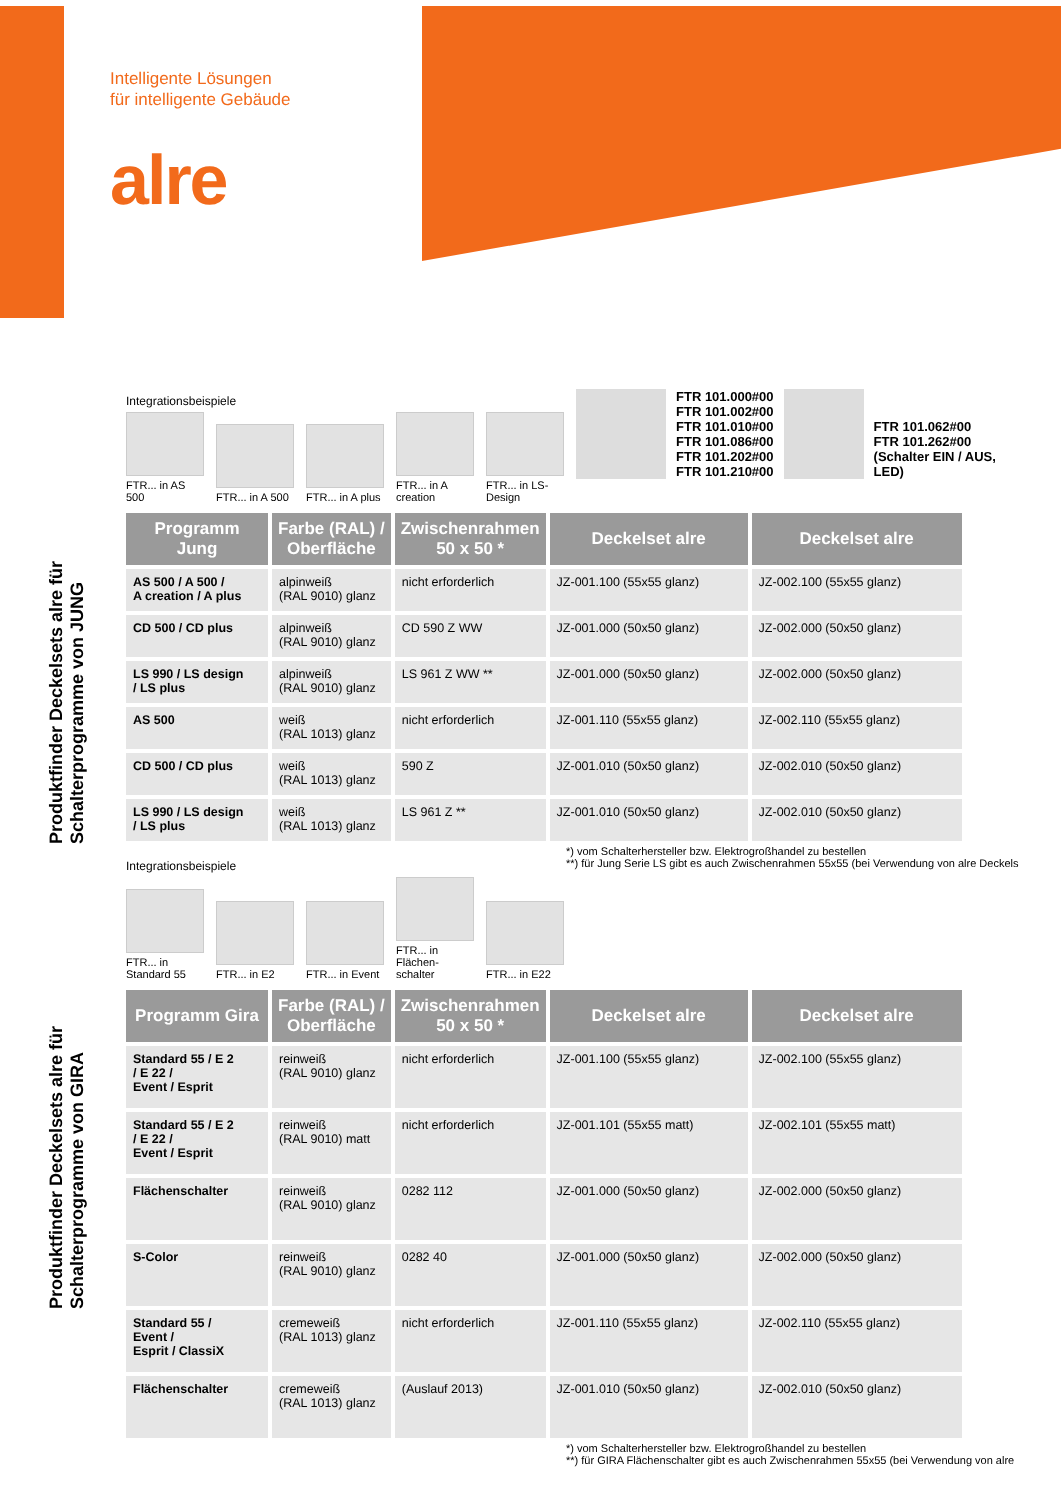Intelligente Lösungen
für intelligente Gebäude
alre
Produktfinder Deckelsets alre für Schalterprogramme von JUNG
Integrationsbeispiele
FTR... in AS 500
FTR... in A 500
FTR... in A plus
FTR... in A creation
FTR... in LS-Design
FTR 101.000#00
FTR 101.002#00
FTR 101.010#00
FTR 101.086#00
FTR 101.202#00
FTR 101.210#00
FTR 101.062#00
FTR 101.262#00
(Schalter EIN / AUS,
LED)
| Programm Jung | Farbe (RAL) / Oberfläche | Zwischenrahmen 50 x 50 * | Deckelset alre | Deckelset alre |
| --- | --- | --- | --- | --- |
| AS 500 / A 500 / A creation / A plus | alpinweiß (RAL 9010) glanz | nicht erforderlich | JZ-001.100 (55x55 glanz) | JZ-002.100 (55x55 glanz) |
| CD 500 / CD plus | alpinweiß (RAL 9010) glanz | CD 590 Z WW | JZ-001.000 (50x50 glanz) | JZ-002.000 (50x50 glanz) |
| LS 990 / LS design / LS plus | alpinweiß (RAL 9010) glanz | LS 961 Z WW ** | JZ-001.000 (50x50 glanz) | JZ-002.000 (50x50 glanz) |
| AS 500 | weiß (RAL 1013) glanz | nicht erforderlich | JZ-001.110 (55x55 glanz) | JZ-002.110 (55x55 glanz) |
| CD 500 / CD plus | weiß (RAL 1013) glanz | 590 Z | JZ-001.010 (50x50 glanz) | JZ-002.010 (50x50 glanz) |
| LS 990 / LS design / LS plus | weiß (RAL 1013) glanz | LS 961 Z ** | JZ-001.010 (50x50 glanz) | JZ-002.010 (50x50 glanz) |
*) vom Schalterhersteller bzw. Elektrogroßhandel zu bestellen
**) für Jung Serie LS gibt es auch Zwischenrahmen 55x55 (bei Verwendung von alre Deckels
Produktfinder Deckelsets alre für Schalterprogramme von GIRA
Integrationsbeispiele
FTR... in Standard 55
FTR... in E2
FTR... in Event
FTR... in Flächen-schalter
FTR... in E22
| Programm Gira | Farbe (RAL) / Oberfläche | Zwischenrahmen 50 x 50 * | Deckelset alre | Deckelset alre |
| --- | --- | --- | --- | --- |
| Standard 55 / E 2 / E 22 / Event / Esprit | reinweiß (RAL 9010) glanz | nicht erforderlich | JZ-001.100 (55x55 glanz) | JZ-002.100 (55x55 glanz) |
| Standard 55 / E 2 / E 22 / Event / Esprit | reinweiß (RAL 9010) matt | nicht erforderlich | JZ-001.101 (55x55 matt) | JZ-002.101 (55x55 matt) |
| Flächenschalter | reinweiß (RAL 9010) glanz | 0282 112 | JZ-001.000 (50x50 glanz) | JZ-002.000 (50x50 glanz) |
| S-Color | reinweiß (RAL 9010) glanz | 0282 40 | JZ-001.000 (50x50 glanz) | JZ-002.000 (50x50 glanz) |
| Standard 55 / Event / Esprit / ClassiX | cremeweiß (RAL 1013) glanz | nicht erforderlich | JZ-001.110 (55x55 glanz) | JZ-002.110 (55x55 glanz) |
| Flächenschalter | cremeweiß (RAL 1013) glanz | (Auslauf 2013) | JZ-001.010 (50x50 glanz) | JZ-002.010 (50x50 glanz) |
*) vom Schalterhersteller bzw. Elektrogroßhandel zu bestellen
**) für GIRA Flächenschalter gibt es auch Zwischenrahmen 55x55 (bei Verwendung von alre